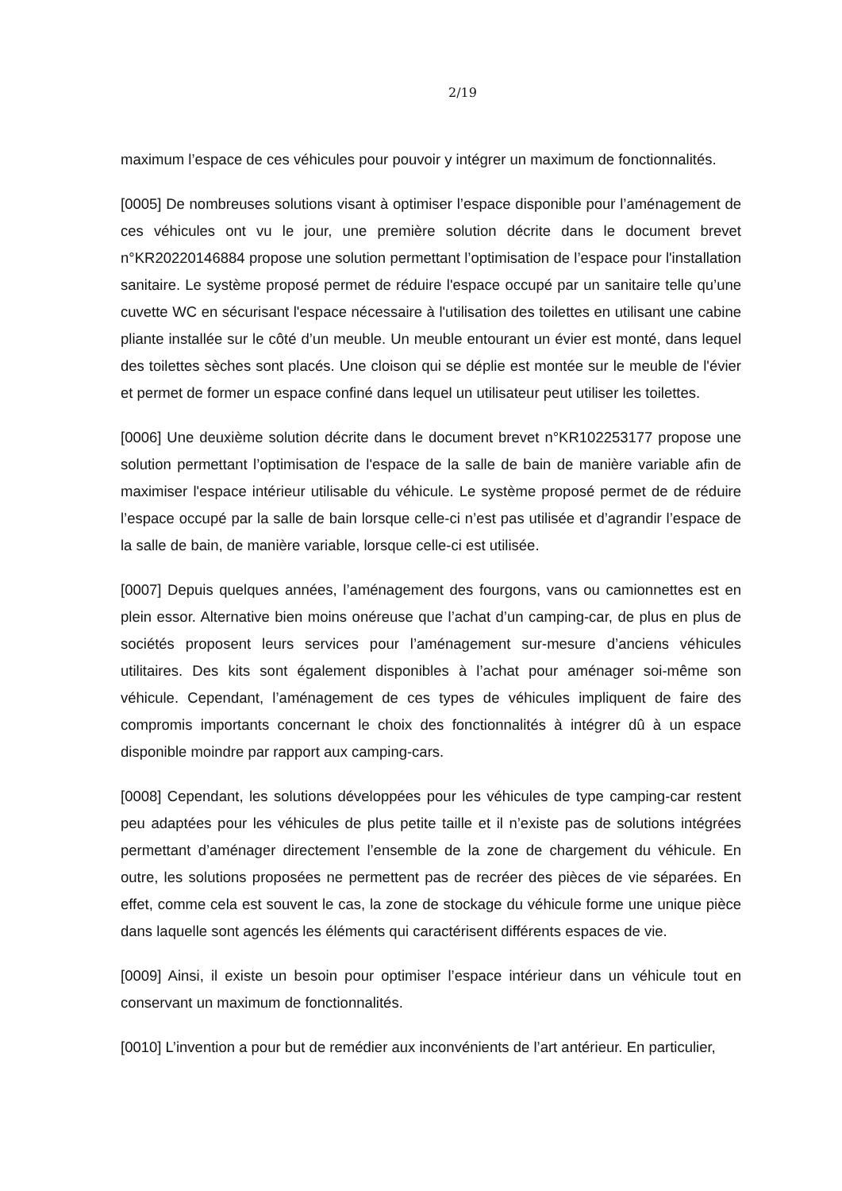2/19
maximum l’espace de ces véhicules pour pouvoir y intégrer un maximum de fonctionnalités.
[0005] De nombreuses solutions visant à optimiser l’espace disponible pour l’aménagement de ces véhicules ont vu le jour, une première solution décrite dans le document brevet n°KR20220146884 propose une solution permettant l’optimisation de l’espace pour l'installation sanitaire. Le système proposé permet de réduire l'espace occupé par un sanitaire telle qu’une cuvette WC en sécurisant l'espace nécessaire à l'utilisation des toilettes en utilisant une cabine pliante installée sur le côté d’un meuble. Un meuble entourant un évier est monté, dans lequel des toilettes sèches sont placés. Une cloison qui se déplie est montée sur le meuble de l'évier et permet de former un espace confiné dans lequel un utilisateur peut utiliser les toilettes.
[0006] Une deuxième solution décrite dans le document brevet n°KR102253177 propose une solution permettant l’optimisation de l'espace de la salle de bain de manière variable afin de maximiser l'espace intérieur utilisable du véhicule. Le système proposé permet de de réduire l’espace occupé par la salle de bain lorsque celle-ci n’est pas utilisée et d’agrandir l’espace de la salle de bain, de manière variable, lorsque celle-ci est utilisée.
[0007] Depuis quelques années, l’aménagement des fourgons, vans ou camionnettes est en plein essor. Alternative bien moins onéreuse que l’achat d’un camping-car, de plus en plus de sociétés proposent leurs services pour l’aménagement sur-mesure d’anciens véhicules utilitaires. Des kits sont également disponibles à l’achat pour aménager soi-même son véhicule. Cependant, l’aménagement de ces types de véhicules impliquent de faire des compromis importants concernant le choix des fonctionnalités à intégrer dû à un espace disponible moindre par rapport aux camping-cars.
[0008] Cependant, les solutions développées pour les véhicules de type camping-car restent peu adaptées pour les véhicules de plus petite taille et il n’existe pas de solutions intégrées permettant d’aménager directement l’ensemble de la zone de chargement du véhicule. En outre, les solutions proposées ne permettent pas de recréer des pièces de vie séparées. En effet, comme cela est souvent le cas, la zone de stockage du véhicule forme une unique pièce dans laquelle sont agencés les éléments qui caractérisent différents espaces de vie.
[0009] Ainsi, il existe un besoin pour optimiser l’espace intérieur dans un véhicule tout en conservant un maximum de fonctionnalités.
[0010] L’invention a pour but de remédier aux inconvénients de l’art antérieur. En particulier,